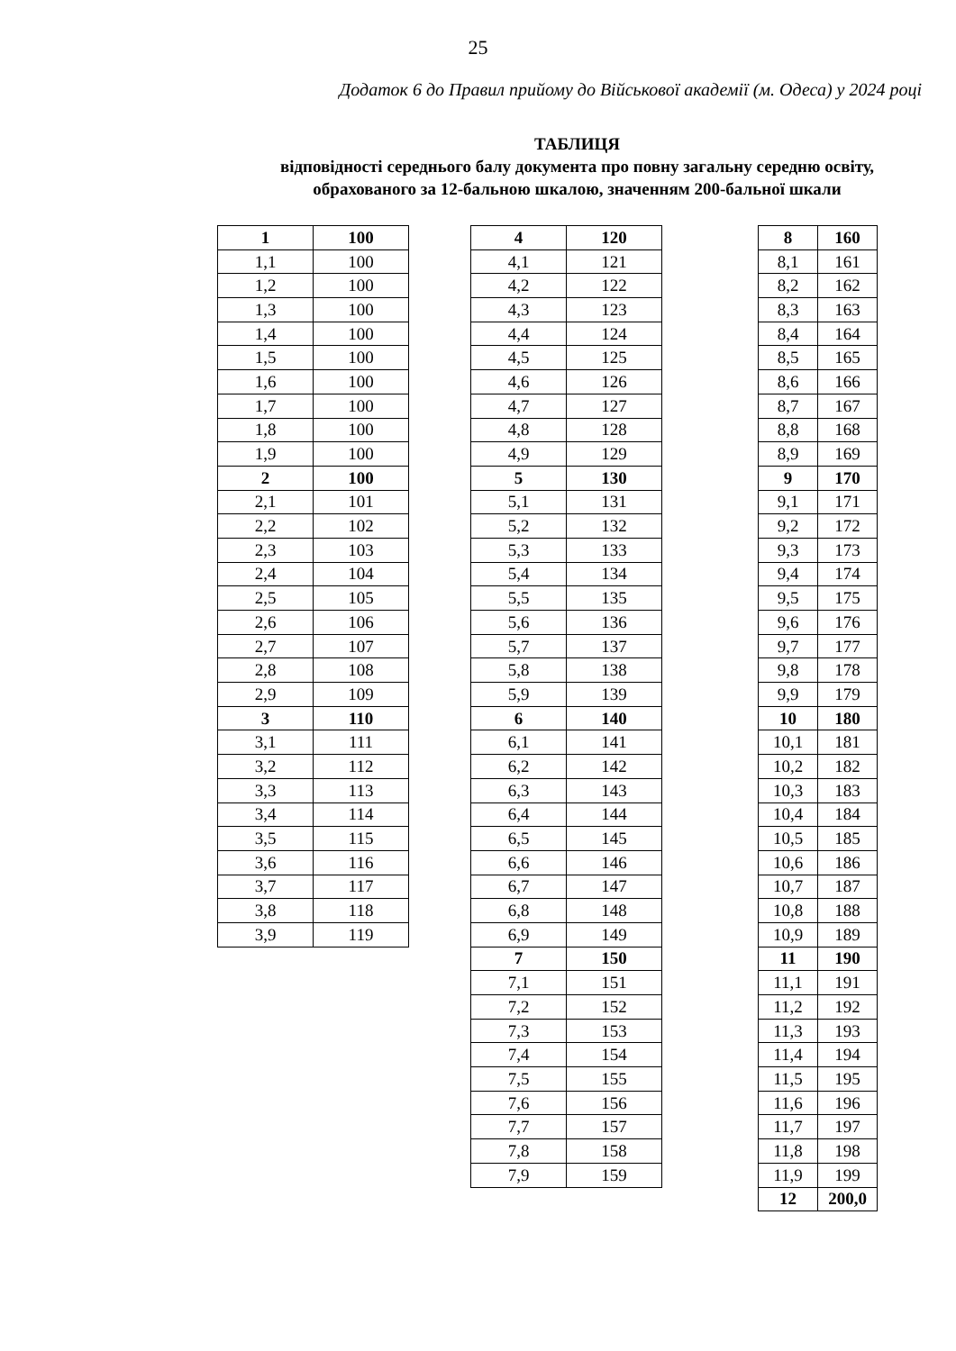25
Додаток 6 до Правил прийому до Військової академії (м. Одеса) у 2024 році
ТАБЛИЦЯ
відповідності середнього балу документа про повну загальну середню освіту,
обрахованого за 12-бальною шкалою, значенням 200-бальної шкали
| 1 | 100 |
| 1,1 | 100 |
| 1,2 | 100 |
| 1,3 | 100 |
| 1,4 | 100 |
| 1,5 | 100 |
| 1,6 | 100 |
| 1,7 | 100 |
| 1,8 | 100 |
| 1,9 | 100 |
| 2 | 100 |
| 2,1 | 101 |
| 2,2 | 102 |
| 2,3 | 103 |
| 2,4 | 104 |
| 2,5 | 105 |
| 2,6 | 106 |
| 2,7 | 107 |
| 2,8 | 108 |
| 2,9 | 109 |
| 3 | 110 |
| 3,1 | 111 |
| 3,2 | 112 |
| 3,3 | 113 |
| 3,4 | 114 |
| 3,5 | 115 |
| 3,6 | 116 |
| 3,7 | 117 |
| 3,8 | 118 |
| 3,9 | 119 |
| 4 | 120 |
| 4,1 | 121 |
| 4,2 | 122 |
| 4,3 | 123 |
| 4,4 | 124 |
| 4,5 | 125 |
| 4,6 | 126 |
| 4,7 | 127 |
| 4,8 | 128 |
| 4,9 | 129 |
| 5 | 130 |
| 5,1 | 131 |
| 5,2 | 132 |
| 5,3 | 133 |
| 5,4 | 134 |
| 5,5 | 135 |
| 5,6 | 136 |
| 5,7 | 137 |
| 5,8 | 138 |
| 5,9 | 139 |
| 6 | 140 |
| 6,1 | 141 |
| 6,2 | 142 |
| 6,3 | 143 |
| 6,4 | 144 |
| 6,5 | 145 |
| 6,6 | 146 |
| 6,7 | 147 |
| 6,8 | 148 |
| 6,9 | 149 |
| 7 | 150 |
| 7,1 | 151 |
| 7,2 | 152 |
| 7,3 | 153 |
| 7,4 | 154 |
| 7,5 | 155 |
| 7,6 | 156 |
| 7,7 | 157 |
| 7,8 | 158 |
| 7,9 | 159 |
| 8 | 160 |
| 8,1 | 161 |
| 8,2 | 162 |
| 8,3 | 163 |
| 8,4 | 164 |
| 8,5 | 165 |
| 8,6 | 166 |
| 8,7 | 167 |
| 8,8 | 168 |
| 8,9 | 169 |
| 9 | 170 |
| 9,1 | 171 |
| 9,2 | 172 |
| 9,3 | 173 |
| 9,4 | 174 |
| 9,5 | 175 |
| 9,6 | 176 |
| 9,7 | 177 |
| 9,8 | 178 |
| 9,9 | 179 |
| 10 | 180 |
| 10,1 | 181 |
| 10,2 | 182 |
| 10,3 | 183 |
| 10,4 | 184 |
| 10,5 | 185 |
| 10,6 | 186 |
| 10,7 | 187 |
| 10,8 | 188 |
| 10,9 | 189 |
| 11 | 190 |
| 11,1 | 191 |
| 11,2 | 192 |
| 11,3 | 193 |
| 11,4 | 194 |
| 11,5 | 195 |
| 11,6 | 196 |
| 11,7 | 197 |
| 11,8 | 198 |
| 11,9 | 199 |
| 12 | 200,0 |